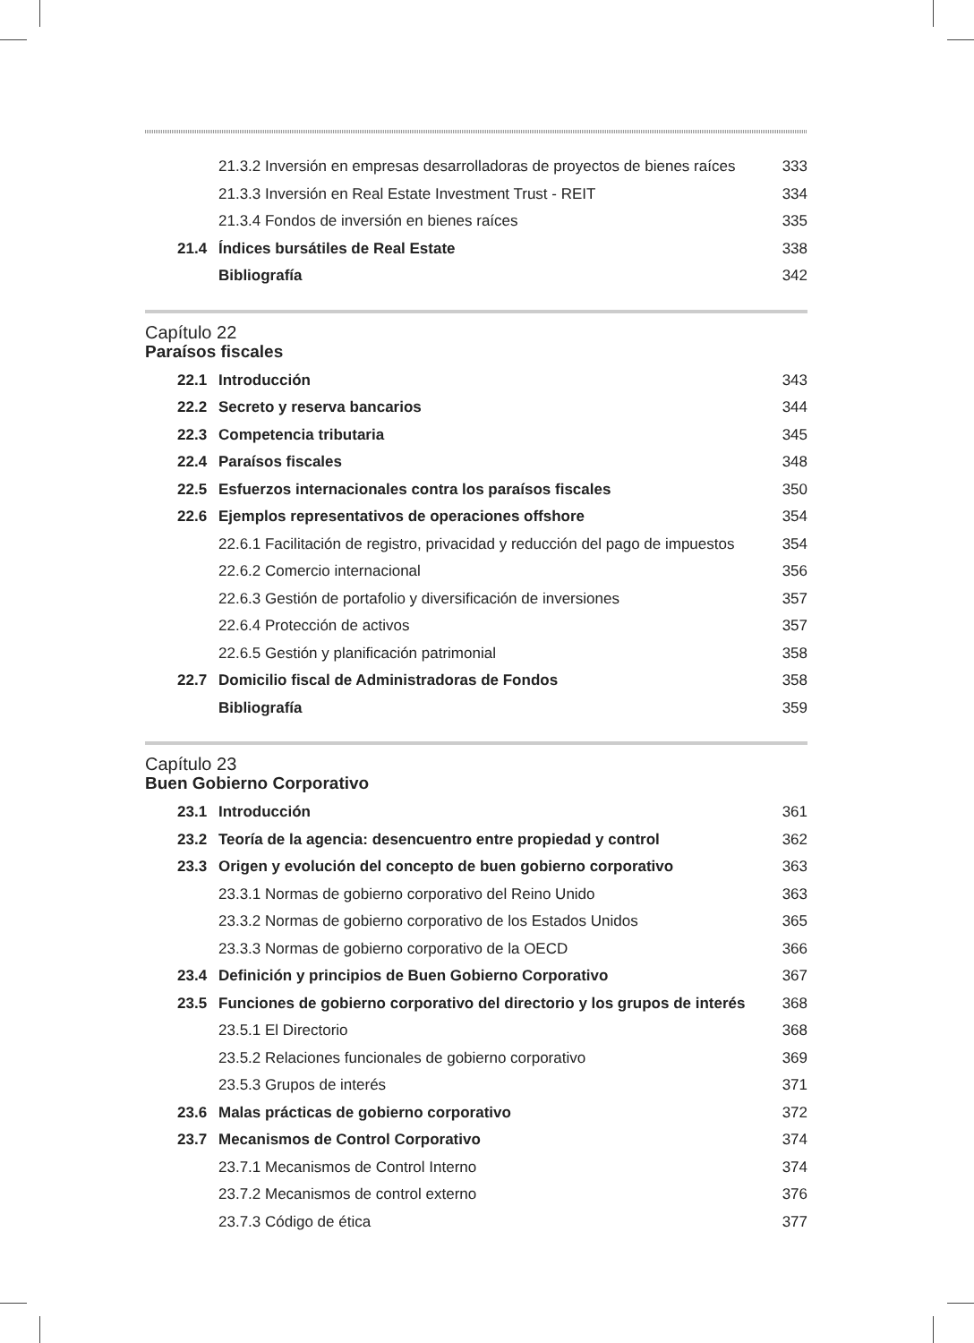21.3.2 Inversión en empresas desarrolladoras de proyectos de bienes raíces 333
21.3.3 Inversión en Real Estate Investment Trust - REIT 334
21.3.4 Fondos de inversión en bienes raíces 335
21.4 Índices bursátiles de Real Estate 338
Bibliografía 342
Capítulo 22
Paraísos fiscales
22.1 Introducción 343
22.2 Secreto y reserva bancarios 344
22.3 Competencia tributaria 345
22.4 Paraísos fiscales 348
22.5 Esfuerzos internacionales contra los paraísos fiscales 350
22.6 Ejemplos representativos de operaciones offshore 354
22.6.1 Facilitación de registro, privacidad y reducción del pago de impuestos 354
22.6.2 Comercio internacional 356
22.6.3 Gestión de portafolio y diversificación de inversiones 357
22.6.4 Protección de activos 357
22.6.5 Gestión y planificación patrimonial 358
22.7 Domicilio fiscal de Administradoras de Fondos 358
Bibliografía 359
Capítulo 23
Buen Gobierno Corporativo
23.1 Introducción 361
23.2 Teoría de la agencia: desencuentro entre propiedad y control 362
23.3 Origen y evolución del concepto de buen gobierno corporativo 363
23.3.1 Normas de gobierno corporativo del Reino Unido 363
23.3.2 Normas de gobierno corporativo de los Estados Unidos 365
23.3.3 Normas de gobierno corporativo de la OECD 366
23.4 Definición y principios de Buen Gobierno Corporativo 367
23.5 Funciones de gobierno corporativo del directorio y los grupos de interés 368
23.5.1 El Directorio 368
23.5.2 Relaciones funcionales de gobierno corporativo 369
23.5.3 Grupos de interés 371
23.6 Malas prácticas de gobierno corporativo 372
23.7 Mecanismos de Control Corporativo 374
23.7.1 Mecanismos de Control Interno 374
23.7.2 Mecanismos de control externo 376
23.7.3 Código de ética 377